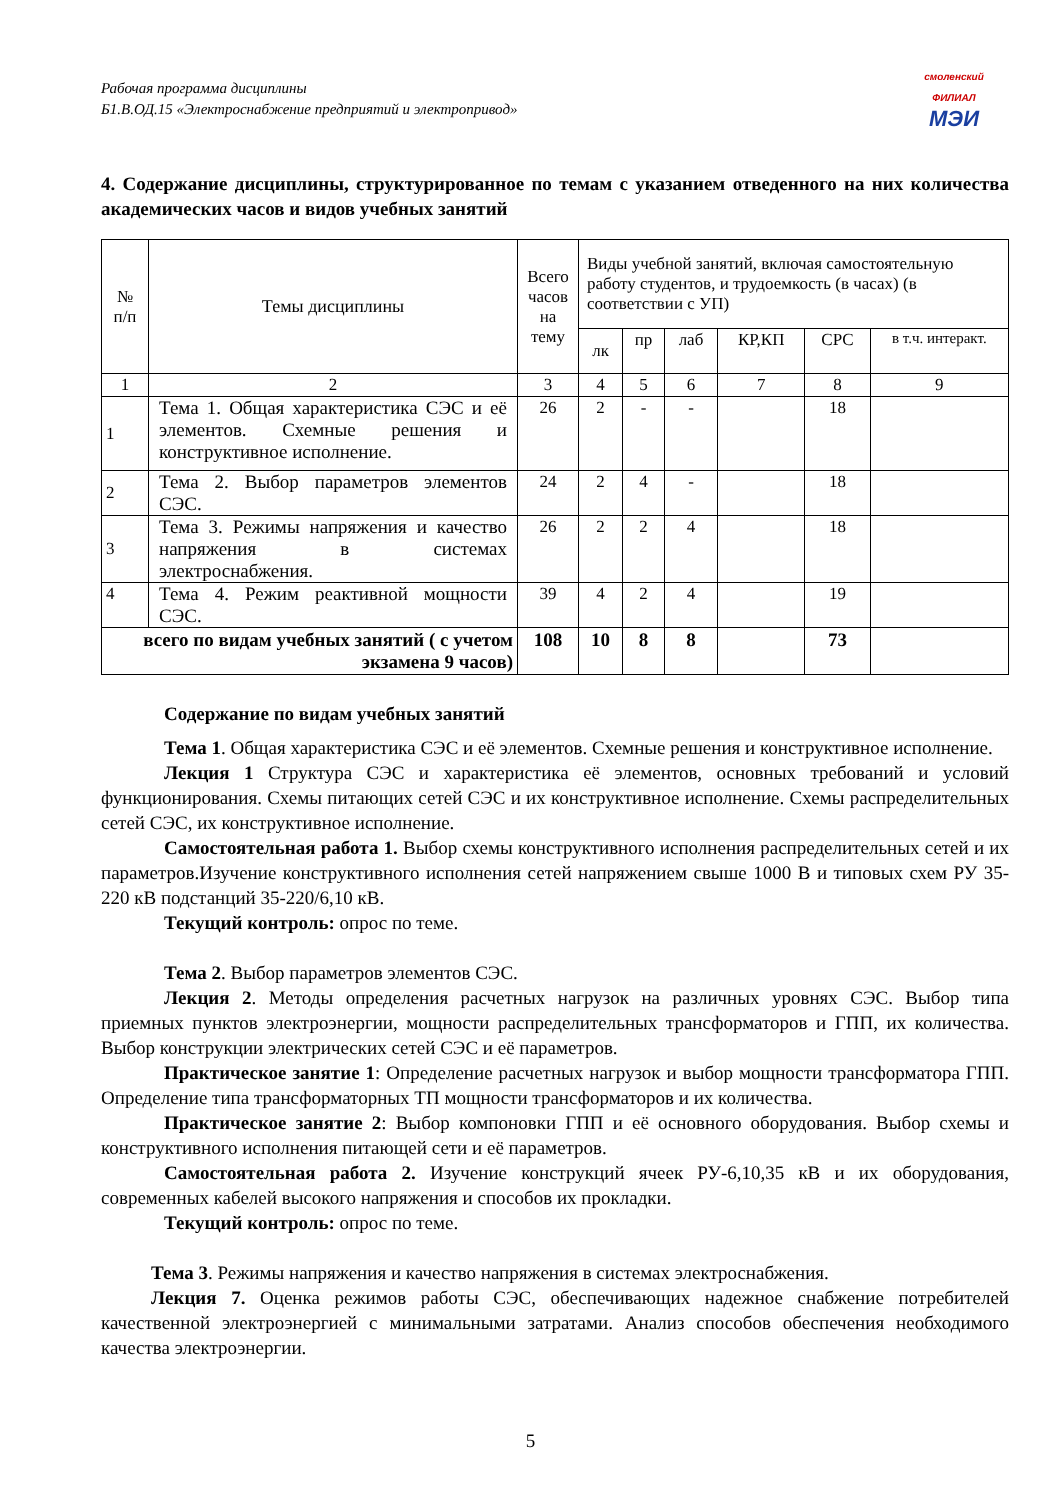Рабочая программа дисциплины
Б1.В.ОД.15 «Электроснабжение предприятий и электропривод»
смоленский
ФИЛИАЛ
МЭИ
4. Содержание дисциплины, структурированное по темам с указанием отведенного на них количества академических часов и видов учебных занятий
| № п/п | Темы дисциплины | Всего часов на тему | Виды учебной занятий, включая самостоятельную работу студентов, и трудоемкость (в часах) (в соответствии с УП) | | | | | |
| --- | --- | --- | --- | --- | --- | --- | --- | --- |
| | | | лк | пр | лаб | КР,КП | СРС | в т.ч. интеракт. |
| 1 | 2 | 3 | 4 | 5 | 6 | 7 | 8 | 9 |
| 1 | Тема 1. Общая характеристика СЭС и её элементов. Схемные решения и конструктивное исполнение. | 26 | 2 | - | - | | 18 | |
| 2 | Тема 2. Выбор параметров элементов СЭС. | 24 | 2 | 4 | - | | 18 | |
| 3 | Тема 3. Режимы напряжения и качество напряжения в системах электроснабжения. | 26 | 2 | 2 | 4 | | 18 | |
| 4 | Тема 4. Режим реактивной мощности СЭС. | 39 | 4 | 2 | 4 | | 19 | |
| всего по видам учебных занятий ( с учетом экзамена 9 часов) | | 108 | 10 | 8 | 8 | | 73 | |
Содержание по видам учебных занятий
Тема 1. Общая характеристика СЭС и её элементов. Схемные решения и конструктивное исполнение.
Лекция 1 Структура СЭС и характеристика её элементов, основных требований и условий функционирования. Схемы питающих сетей СЭС и их конструктивное исполнение. Схемы распределительных сетей СЭС, их конструктивное исполнение.
Самостоятельная работа 1. Выбор схемы конструктивного исполнения распределительных сетей и их параметров.Изучение конструктивного исполнения сетей напряжением свыше 1000 В и типовых схем РУ 35-220 кВ подстанций 35-220/6,10 кВ.
Текущий контроль: опрос по теме.
Тема 2. Выбор параметров элементов СЭС.
Лекция 2. Методы определения расчетных нагрузок на различных уровнях СЭС. Выбор типа приемных пунктов электроэнергии, мощности распределительных трансформаторов и ГПП, их количества. Выбор конструкции электрических сетей СЭС и её параметров.
Практическое занятие 1: Определение расчетных нагрузок и выбор мощности трансформатора ГПП. Определение типа трансформаторных ТП мощности трансформаторов и их количества.
Практическое занятие 2: Выбор компоновки ГПП и её основного оборудования. Выбор схемы и конструктивного исполнения питающей сети и её параметров.
Самостоятельная работа 2. Изучение конструкций ячеек РУ-6,10,35 кВ и их оборудования, современных кабелей высокого напряжения и способов их прокладки.
Текущий контроль: опрос по теме.
Тема 3. Режимы напряжения и качество напряжения в системах электроснабжения.
Лекция 7. Оценка режимов работы СЭС, обеспечивающих надежное снабжение потребителей качественной электроэнергией с минимальными затратами. Анализ способов обеспечения необходимого качества электроэнергии.
5